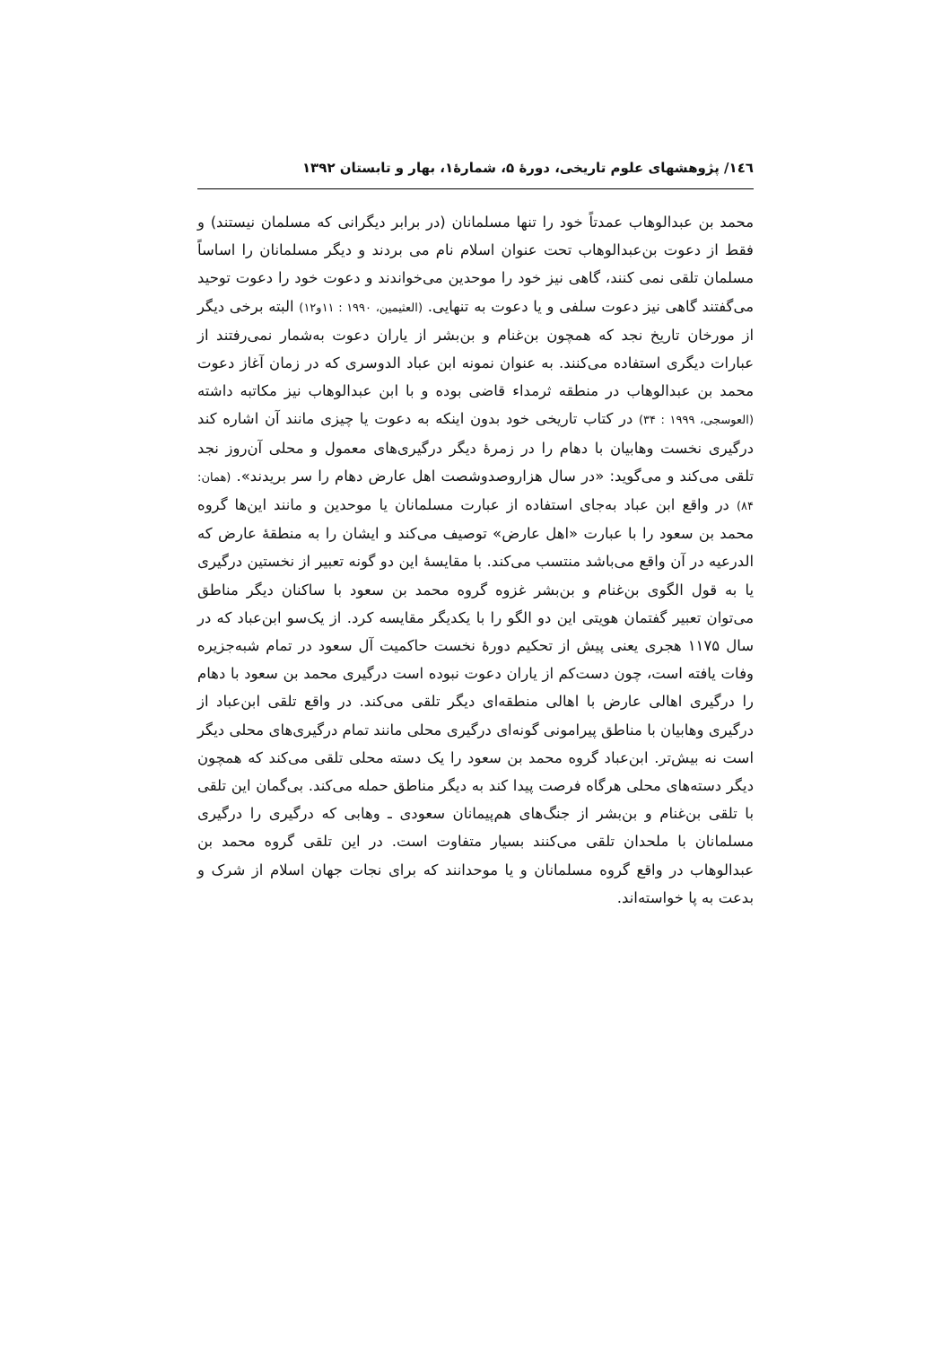۱٤٦/ پژوهشهای علوم تاریخی، دورهٔ ۵، شمارهٔ۱، بهار و تابستان ۱۳۹۲
محمد بن عبدالوهاب عمدتاً خود را تنها مسلمانان (در برابر دیگرانی که مسلمان نیستند) و فقط از دعوت بن‌عبدالوهاب تحت عنوان اسلام نام می بردند و دیگر مسلمانان را اساساً مسلمان تلقی نمی کنند، گاهی نیز خود را موحدین می‌خواندند و دعوت خود را دعوت توحید می‌گفتند گاهی نیز دعوت سلفی و یا دعوت به تنهایی. (العثیمین، ۱۹۹۰ : ۱۱و۱۲) البته برخی دیگر از مورخان تاریخ نجد که همچون بن‌غنام و بن‌بشر از یاران دعوت به‌شمار نمی‌رفتند از عبارات دیگری استفاده می‌کنند. به عنوان نمونه ابن عباد الدوسری که در زمان آغاز دعوت محمد بن عبدالوهاب در منطقه ثرمداء قاضی بوده و با ابن عبدالوهاب نیز مکاتبه داشته (العوسجی، ۱۹۹۹ : ۳۴) در کتاب تاریخی خود بدون اینکه به دعوت یا چیزی مانند آن اشاره کند درگیری نخست وهابیان با دهام را در زمرهٔ دیگر درگیری‌های معمول و محلی آن‌روز نجد تلقی می‌کند و می‌گوید: «در سال هزاروصدوشصت اهل عارض دهام را سر بریدند». (همان: ۸۴) در واقع ابن عباد به‌جای استفاده از عبارت مسلمانان یا موحدین و مانند این‌ها گروه محمد بن سعود را با عبارت «اهل عارض» توصیف می‌کند و ایشان را به منطقهٔ عارض که الدرعیه در آن واقع می‌باشد منتسب می‌کند. با مقایسهٔ این دو گونه تعبیر از نخستین درگیری یا به قول الگوی بن‌غنام و بن‌بشر غزوه گروه محمد بن سعود با ساکنان دیگر مناطق می‌توان تعبیر گفتمان هویتی این دو الگو را با یکدیگر مقایسه کرد. از یک‌سو ابن‌عباد که در سال ۱۱۷۵ هجری یعنی پیش از تحکیم دورهٔ نخست حاکمیت آل سعود در تمام شبه‌جزیره وفات یافته است، چون دست‌کم از یاران دعوت نبوده است درگیری محمد بن سعود با دهام را درگیری اهالی عارض با اهالی منطقه‌ای دیگر تلقی می‌کند. در واقع تلقی ابن‌عباد از درگیری وهابیان با مناطق پیرامونی گونه‌ای درگیری محلی مانند تمام درگیری‌های محلی دیگر است نه بیش‌تر. ابن‌عباد گروه محمد بن سعود را یک دسته محلی تلقی می‌کند که همچون دیگر دسته‌های محلی هرگاه فرصت پیدا کند به دیگر مناطق حمله می‌کند. بی‌گمان این تلقی با تلقی بن‌غنام و بن‌بشر از جنگ‌های هم‌پیمانان سعودی ـ وهابی که درگیری را درگیری مسلمانان با ملحدان تلقی می‌کنند بسیار متفاوت است. در این تلقی گروه محمد بن عبدالوهاب در واقع گروه مسلمانان و یا موحدانند که برای نجات جهان اسلام از شرک و بدعت به پا خواسته‌اند.